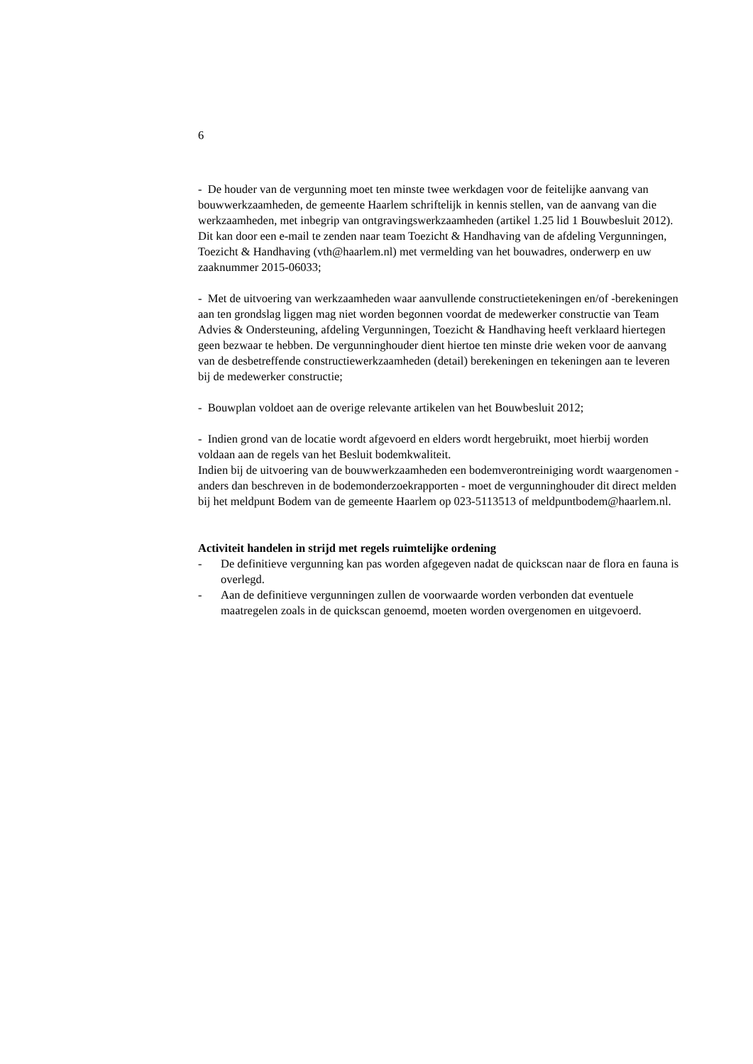6
- De houder van de vergunning moet ten minste twee werkdagen voor de feitelijke aanvang van bouwwerkzaamheden, de gemeente Haarlem schriftelijk in kennis stellen, van de aanvang van die werkzaamheden, met inbegrip van ontgravingswerkzaamheden (artikel 1.25 lid 1 Bouwbesluit 2012). Dit kan door een e-mail te zenden naar team Toezicht & Handhaving van de afdeling Vergunningen, Toezicht & Handhaving (vth@haarlem.nl) met vermelding van het bouwadres, onderwerp en uw zaaknummer 2015-06033;
- Met de uitvoering van werkzaamheden waar aanvullende constructietekeningen en/of -berekeningen aan ten grondslag liggen mag niet worden begonnen voordat de medewerker constructie van Team Advies & Ondersteuning, afdeling Vergunningen, Toezicht & Handhaving heeft verklaard hiertegen geen bezwaar te hebben. De vergunninghouder dient hiertoe ten minste drie weken voor de aanvang van de desbetreffende constructiewerkzaamheden (detail) berekeningen en tekeningen aan te leveren bij de medewerker constructie;
- Bouwplan voldoet aan de overige relevante artikelen van het Bouwbesluit 2012;
- Indien grond van de locatie wordt afgevoerd en elders wordt hergebruikt, moet hierbij worden voldaan aan de regels van het Besluit bodemkwaliteit.
Indien bij de uitvoering van de bouwwerkzaamheden een bodemverontreiniging wordt waargenomen - anders dan beschreven in de bodemonderzoekrapporten - moet de vergunninghouder dit direct melden bij het meldpunt Bodem van de gemeente Haarlem op 023-5113513 of meldpuntbodem@haarlem.nl.
Activiteit handelen in strijd met regels ruimtelijke ordening
- De definitieve vergunning kan pas worden afgegeven nadat de quickscan naar de flora en fauna is overlegd.
- Aan de definitieve vergunningen zullen de voorwaarde worden verbonden dat eventuele maatregelen zoals in de quickscan genoemd, moeten worden overgenomen en uitgevoerd.